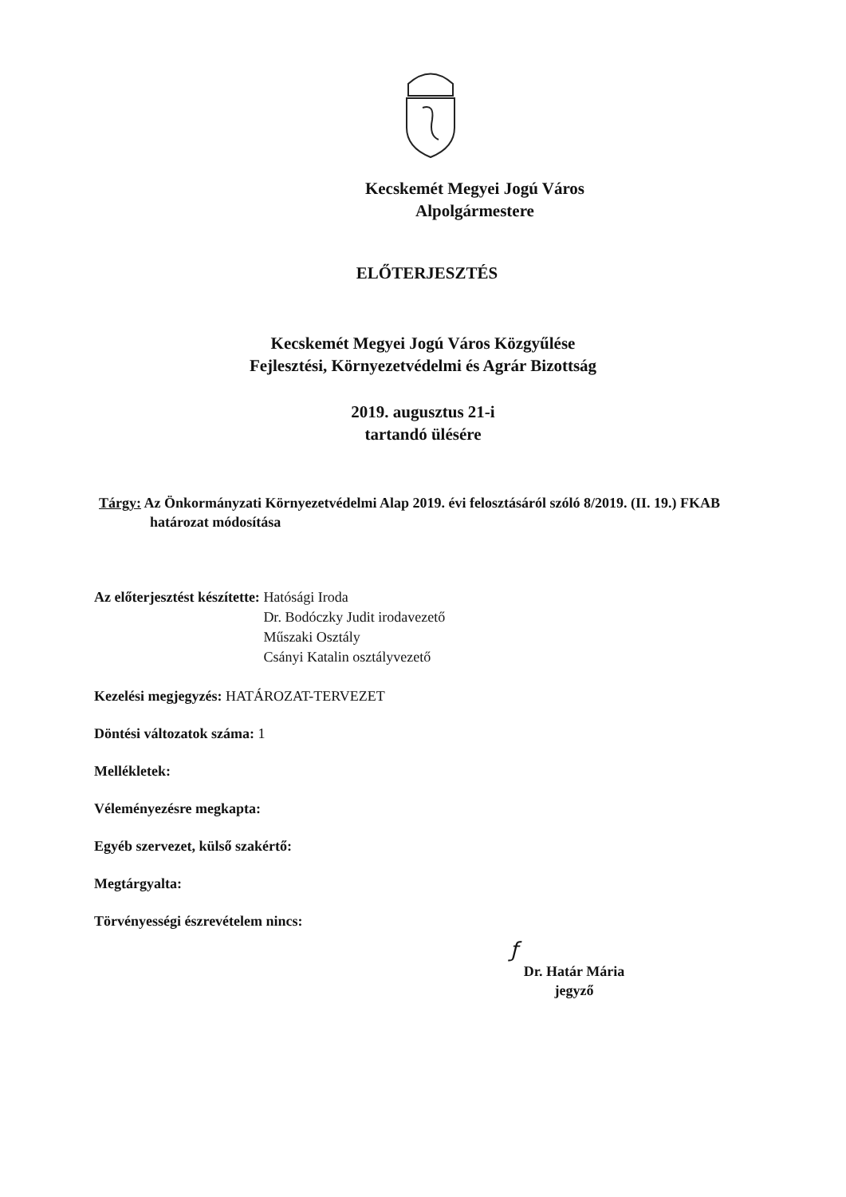Kecskemét Megyei Jogú Város
Alpolgármestere
ELŐTERJESZTÉS
Kecskemét Megyei Jogú Város Közgyűlése
Fejlesztési, Környezetvédelmi és Agrár Bizottság
2019. augusztus 21-i
tartandó ülésére
Tárgy: Az Önkormányzati Környezetvédelmi Alap 2019. évi felosztásáról szóló 8/2019. (II. 19.) FKAB határozat módosítása
Az előterjesztést készítette: Hatósági Iroda
Dr. Bodóczky Judit irodavezető
Műszaki Osztály
Csányi Katalin osztályvezető
Kezelési megjegyzés: HATÁROZAT-TERVEZET
Döntési változatok száma: 1
Mellékletek:
Véleményezésre megkapta:
Egyéb szervezet, külső szakértő:
Megtárgyalta:
Törvényességi észrevételem nincs:
ƒ
Dr. Határ Mária
jegyző